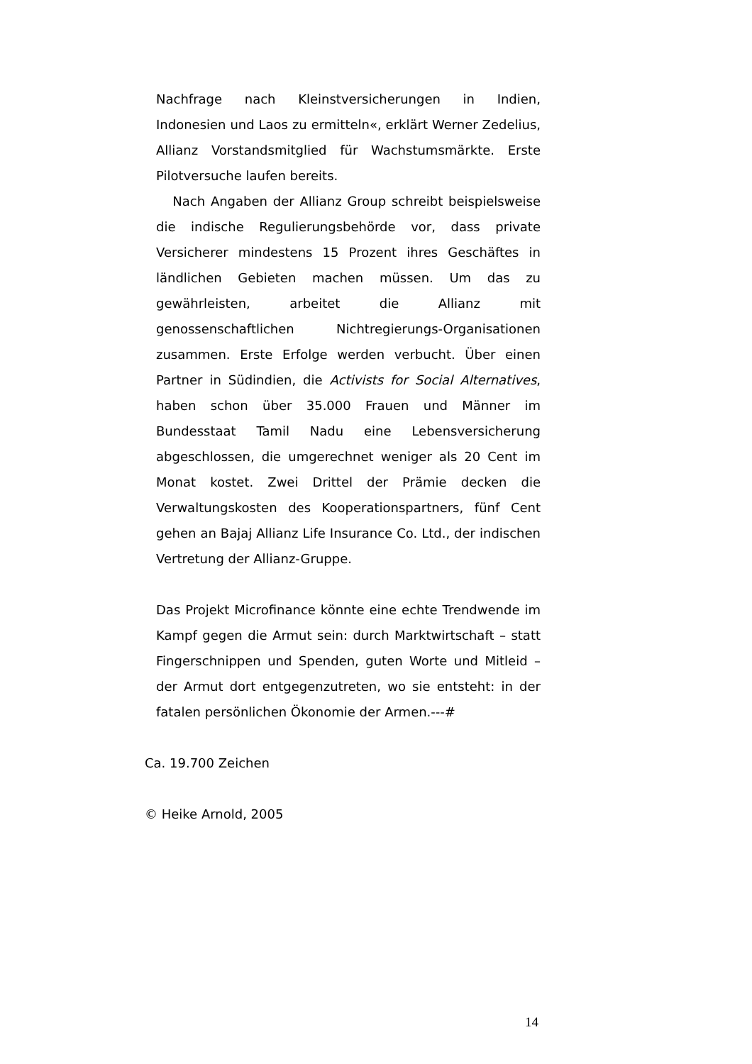Nachfrage nach Kleinstversicherungen in Indien, Indonesien und Laos zu ermitteln«, erklärt Werner Zedelius, Allianz Vorstandsmitglied für Wachstumsmärkte. Erste Pilotversuche laufen bereits.
Nach Angaben der Allianz Group schreibt beispielsweise die indische Regulierungsbehörde vor, dass private Versicherer mindestens 15 Prozent ihres Geschäftes in ländlichen Gebieten machen müssen. Um das zu gewährleisten, arbeitet die Allianz mit genossenschaftlichen Nichtregierungs-Organisationen zusammen. Erste Erfolge werden verbucht. Über einen Partner in Südindien, die Activists for Social Alternatives, haben schon über 35.000 Frauen und Männer im Bundesstaat Tamil Nadu eine Lebensversicherung abgeschlossen, die umgerechnet weniger als 20 Cent im Monat kostet. Zwei Drittel der Prämie decken die Verwaltungskosten des Kooperationspartners, fünf Cent gehen an Bajaj Allianz Life Insurance Co. Ltd., der indischen Vertretung der Allianz-Gruppe.
Das Projekt Microfinance könnte eine echte Trendwende im Kampf gegen die Armut sein: durch Marktwirtschaft – statt Fingerschnippen und Spenden, guten Worte und Mitleid – der Armut dort entgegenzutreten, wo sie entsteht: in der fatalen persönlichen Ökonomie der Armen.---#
Ca. 19.700 Zeichen
© Heike Arnold, 2005
14